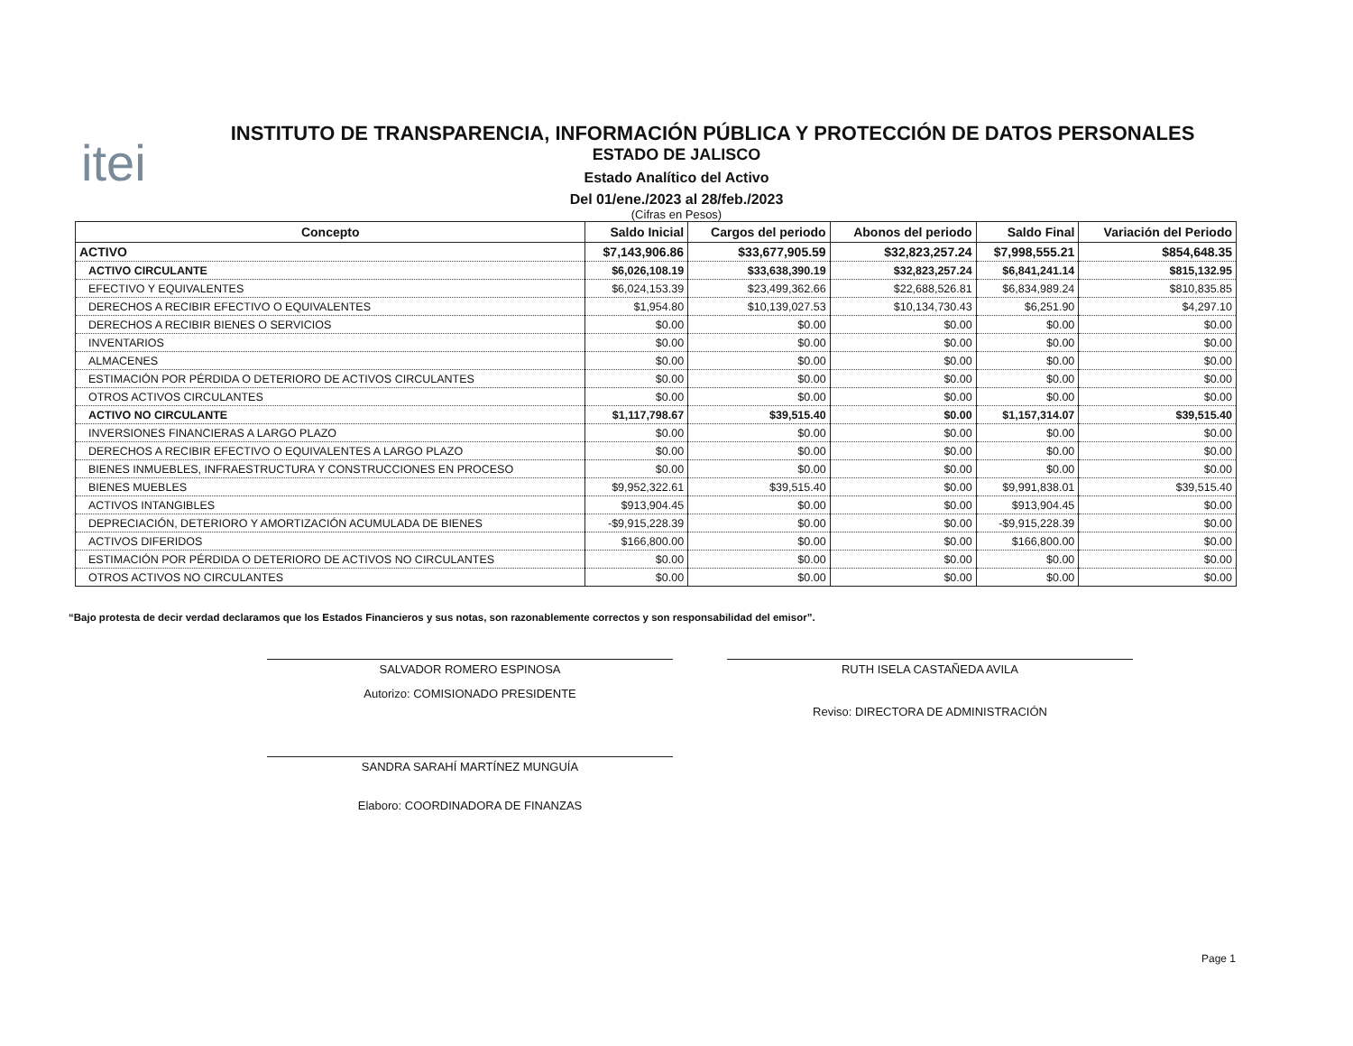itei
INSTITUTO DE TRANSPARENCIA, INFORMACIÓN PÚBLICA Y PROTECCIÓN DE DATOS PERSONALES
ESTADO DE JALISCO
Estado Analítico del Activo
Del 01/ene./2023 al 28/feb./2023
(Cifras en Pesos)
| Concepto | Saldo Inicial | Cargos del periodo | Abonos del periodo | Saldo Final | Variación del Periodo |
| --- | --- | --- | --- | --- | --- |
| ACTIVO | $7,143,906.86 | $33,677,905.59 | $32,823,257.24 | $7,998,555.21 | $854,648.35 |
| ACTIVO CIRCULANTE | $6,026,108.19 | $33,638,390.19 | $32,823,257.24 | $6,841,241.14 | $815,132.95 |
| EFECTIVO Y EQUIVALENTES | $6,024,153.39 | $23,499,362.66 | $22,688,526.81 | $6,834,989.24 | $810,835.85 |
| DERECHOS A RECIBIR EFECTIVO O EQUIVALENTES | $1,954.80 | $10,139,027.53 | $10,134,730.43 | $6,251.90 | $4,297.10 |
| DERECHOS A RECIBIR BIENES O SERVICIOS | $0.00 | $0.00 | $0.00 | $0.00 | $0.00 |
| INVENTARIOS | $0.00 | $0.00 | $0.00 | $0.00 | $0.00 |
| ALMACENES | $0.00 | $0.00 | $0.00 | $0.00 | $0.00 |
| ESTIMACIÓN POR PÉRDIDA O DETERIORO DE ACTIVOS CIRCULANTES | $0.00 | $0.00 | $0.00 | $0.00 | $0.00 |
| OTROS ACTIVOS CIRCULANTES | $0.00 | $0.00 | $0.00 | $0.00 | $0.00 |
| ACTIVO NO CIRCULANTE | $1,117,798.67 | $39,515.40 | $0.00 | $1,157,314.07 | $39,515.40 |
| INVERSIONES FINANCIERAS A LARGO PLAZO | $0.00 | $0.00 | $0.00 | $0.00 | $0.00 |
| DERECHOS A RECIBIR EFECTIVO O EQUIVALENTES A LARGO PLAZO | $0.00 | $0.00 | $0.00 | $0.00 | $0.00 |
| BIENES INMUEBLES, INFRAESTRUCTURA Y CONSTRUCCIONES EN PROCESO | $0.00 | $0.00 | $0.00 | $0.00 | $0.00 |
| BIENES MUEBLES | $9,952,322.61 | $39,515.40 | $0.00 | $9,991,838.01 | $39,515.40 |
| ACTIVOS INTANGIBLES | $913,904.45 | $0.00 | $0.00 | $913,904.45 | $0.00 |
| DEPRECIACIÓN, DETERIORO Y AMORTIZACIÓN ACUMULADA DE BIENES | -$9,915,228.39 | $0.00 | $0.00 | -$9,915,228.39 | $0.00 |
| ACTIVOS DIFERIDOS | $166,800.00 | $0.00 | $0.00 | $166,800.00 | $0.00 |
| ESTIMACIÓN POR PÉRDIDA O DETERIORO DE ACTIVOS NO CIRCULANTES | $0.00 | $0.00 | $0.00 | $0.00 | $0.00 |
| OTROS ACTIVOS NO CIRCULANTES | $0.00 | $0.00 | $0.00 | $0.00 | $0.00 |
“Bajo protesta de decir verdad declaramos que los Estados Financieros y sus notas, son razonablemente correctos y son responsabilidad del emisor”.
SALVADOR ROMERO ESPINOSA
Autorizo: COMISIONADO PRESIDENTE
RUTH ISELA CASTAÑEDA AVILA
Reviso: DIRECTORA DE ADMINISTRACIÓN
SANDRA SARAHÍ MARTÍNEZ MUNGUÍA
Elaboro: COORDINADORA DE FINANZAS
Page 1